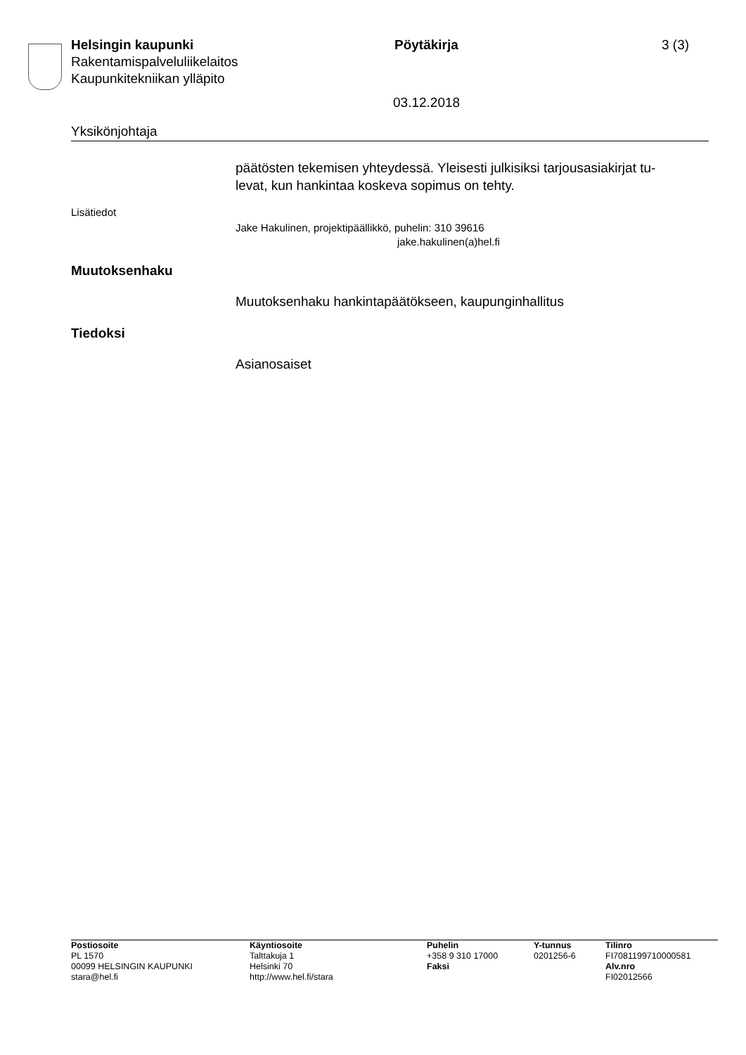Helsingin kaupunki Pöytäkirja 3 (3)
Rakentamispalveluliikelaitos
Kaupunkitekniikan ylläpito
03.12.2018
Yksikönjohtaja
päätösten tekemisen yhteydessä. Yleisesti julkisiksi tarjousasiakirjat tu-
levat, kun hankintaa koskeva sopimus on tehty.
Lisätiedot
Jake Hakulinen, projektipäällikkö, puhelin: 310 39616
jake.hakulinen(a)hel.fi
Muutoksenhaku
Muutoksenhaku hankintapäätökseen, kaupunginhallitus
Tiedoksi
Asianosaiset
Postiosoite
PL 1570
00099 HELSINGIN KAUPUNKI
stara@hel.fi
Käyntiosoite
Talttakuja 1
Helsinki 70
http://www.hel.fi/stara
Puhelin
+358 9 310 17000
Faksi
Y-tunnus
0201256-6
Tilinro
FI7081199710000581
Alv.nro
FI02012566